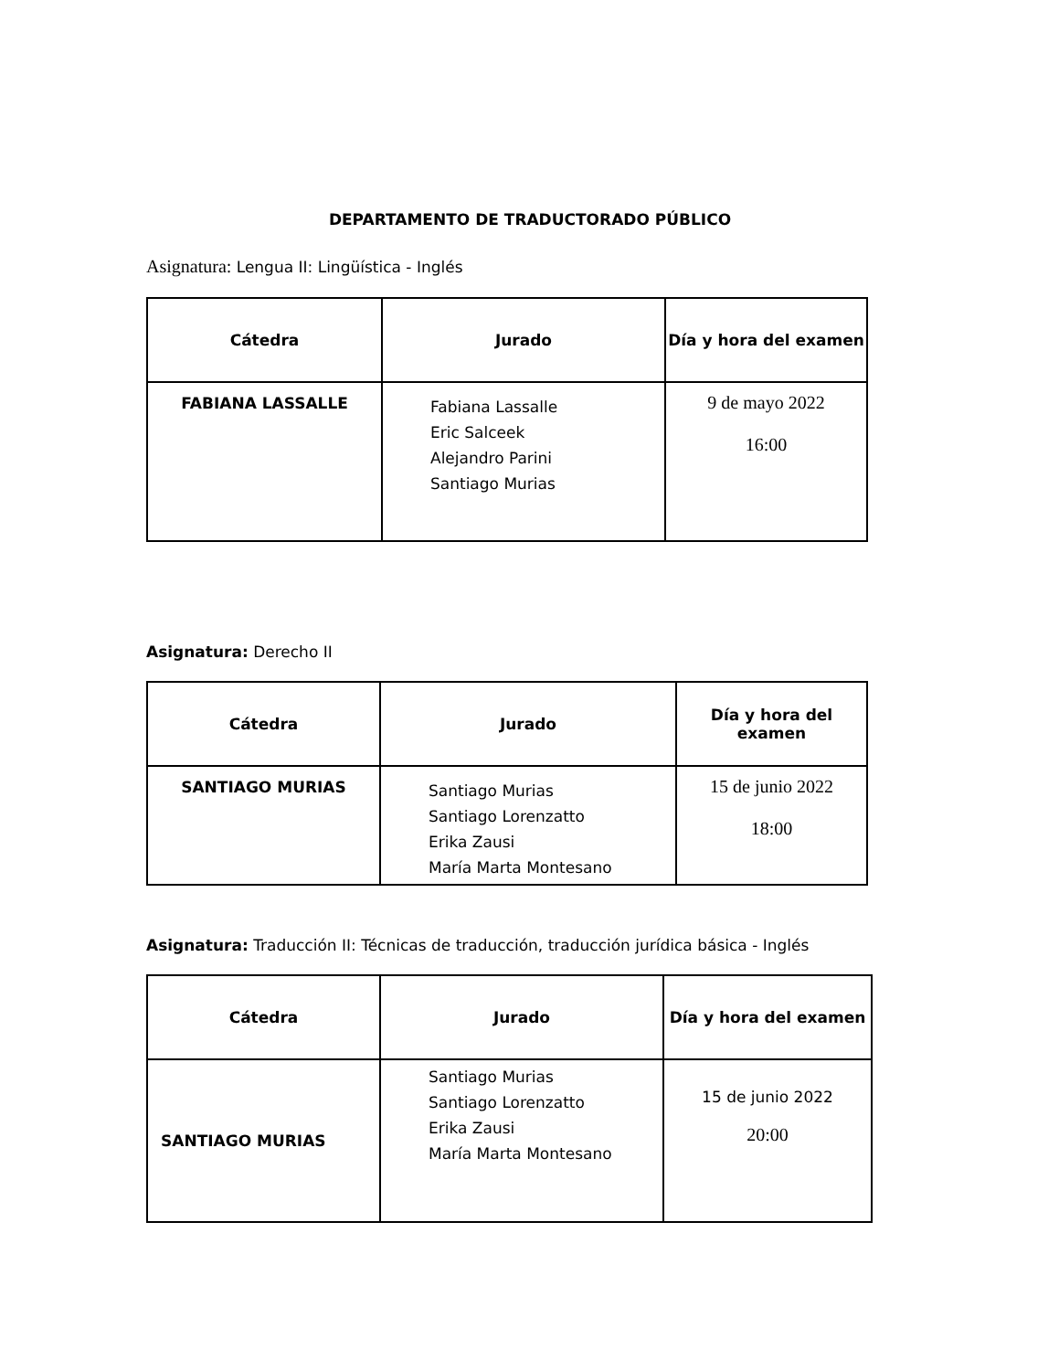DEPARTAMENTO DE TRADUCTORADO PÚBLICO
Asignatura: Lengua II: Lingüística - Inglés
| Cátedra | Jurado | Día y hora del examen |
| --- | --- | --- |
| FABIANA LASSALLE | Fabiana Lassalle Eric Salceek Alejandro Parini Santiago Murias | 9 de mayo 2022 16:00 |
Asignatura: Derecho II
| Cátedra | Jurado | Día y hora del examen |
| --- | --- | --- |
| SANTIAGO MURIAS | Santiago Murias Santiago Lorenzatto Erika Zausi María Marta Montesano | 15 de junio 2022 18:00 |
Asignatura: Traducción II: Técnicas de traducción, traducción jurídica básica - Inglés
| Cátedra | Jurado | Día y hora del examen |
| --- | --- | --- |
| SANTIAGO MURIAS | Santiago Murias Santiago Lorenzatto Erika Zausi María Marta Montesano | 15 de junio 2022 20:00 |